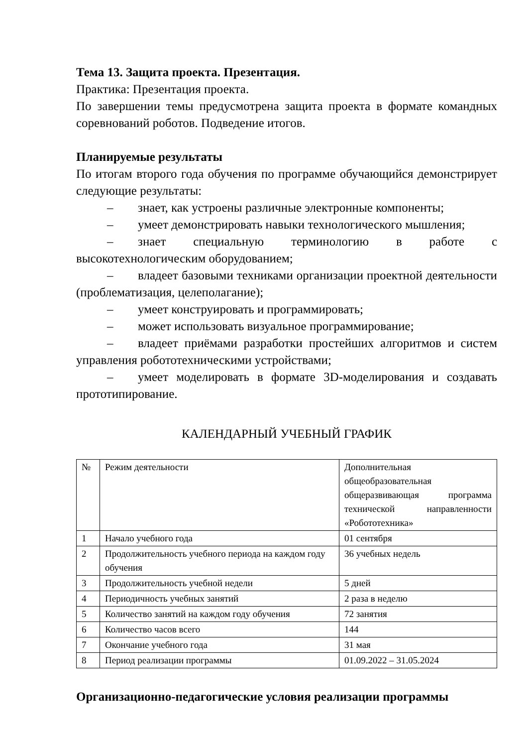Тема 13. Защита проекта. Презентация.
Практика: Презентация проекта.
По завершении темы предусмотрена защита проекта в формате командных соревнований роботов. Подведение итогов.
Планируемые результаты
По итогам второго года обучения по программе обучающийся демонстрирует следующие результаты:
– знает, как устроены различные электронные компоненты;
– умеет демонстрировать навыки технологического мышления;
– знает специальную терминологию в работе с высокотехнологическим оборудованием;
– владеет базовыми техниками организации проектной деятельности (проблематизация, целеполагание);
– умеет конструировать и программировать;
– может использовать визуальное программирование;
– владеет приёмами разработки простейших алгоритмов и систем управления робототехническими устройствами;
– умеет моделировать в формате 3D-моделирования и создавать прототипирование.
КАЛЕНДАРНЫЙ УЧЕБНЫЙ ГРАФИК
| № | Режим деятельности | Дополнительная общеобразовательная общеразвивающая программа технической направленности «Робототехника» |
| 1 | Начало учебного года | 01 сентября |
| 2 | Продолжительность учебного периода на каждом году обучения | 36 учебных недель |
| 3 | Продолжительность учебной недели | 5 дней |
| 4 | Периодичность учебных занятий | 2 раза в неделю |
| 5 | Количество занятий на каждом году обучения | 72 занятия |
| 6 | Количество часов всего | 144 |
| 7 | Окончание учебного года | 31 мая |
| 8 | Период реализации программы | 01.09.2022 – 31.05.2024 |
Организационно-педагогические условия реализации программы